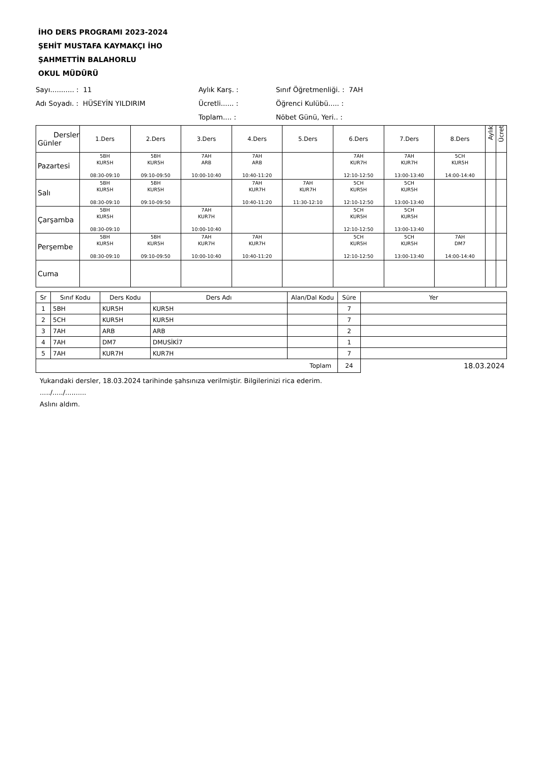İHO DERS PROGRAMI 2023-2024
ŞEHİT MUSTAFA KAYMAKÇI İHO
ŞAHMETTİN BALAHORLU
OKUL MÜDÜRÜ
Sayı........... : 11
Aylık Karş. :
Sınıf Öğretmenliği. : 7AH
Adı Soyadı. : HÜSEYİN YILDIRIM
Ücretli...... :
Öğrenci Kulübü..... :
Toplam.... :
Nöbet Günü, Yeri.. :
| Dersler Günler | 1.Ders | 2.Ders | 3.Ders | 4.Ders | 5.Ders | 6.Ders | 7.Ders | 8.Ders | Aylık | Ücret |
| Pazartesi | 5BH KUR5H 08:30-09:10 | 5BH KUR5H 09:10-09:50 | 7AH ARB 10:00-10:40 | 7AH ARB 10:40-11:20 | | 7AH KUR7H 12:10-12:50 | 7AH KUR7H 13:00-13:40 | 5CH KUR5H 14:00-14:40 | | |
| Salı | 5BH KUR5H 08:30-09:10 | 5BH KUR5H 09:10-09:50 | | 7AH KUR7H 10:40-11:20 | 7AH KUR7H 11:30-12:10 | 5CH KUR5H 12:10-12:50 | 5CH KUR5H 13:00-13:40 | | | |
| Çarşamba | 5BH KUR5H 08:30-09:10 | | 7AH KUR7H 10:00-10:40 | | | 5CH KUR5H 12:10-12:50 | 5CH KUR5H 13:00-13:40 | | | |
| Perşembe | 5BH KUR5H 08:30-09:10 | 5BH KUR5H 09:10-09:50 | 7AH KUR7H 10:00-10:40 | 7AH KUR7H 10:40-11:20 | | 5CH KUR5H 12:10-12:50 | 5CH KUR5H 13:00-13:40 | 7AH DM7 14:00-14:40 | | |
| Cuma | | | | | | | | | | |
| Sr | Sınıf Kodu | Ders Kodu | Ders Adı | Alan/Dal Kodu | Süre | Yer |
| 1 | 5BH | KUR5H | KUR5H | | 7 | |
| 2 | 5CH | KUR5H | KUR5H | | 7 | |
| 3 | 7AH | ARB | ARB | | 2 | |
| 4 | 7AH | DM7 | DMUSİKİ7 | | 1 | |
| 5 | 7AH | KUR7H | KUR7H | | 7 | |
| Toplam | | | | | 24 | 18.03.2024 |
Yukarıdaki dersler, 18.03.2024 tarihinde şahsınıza verilmiştir. Bilgilerinizi rica ederim.
...../...../..........
Aslını aldım.